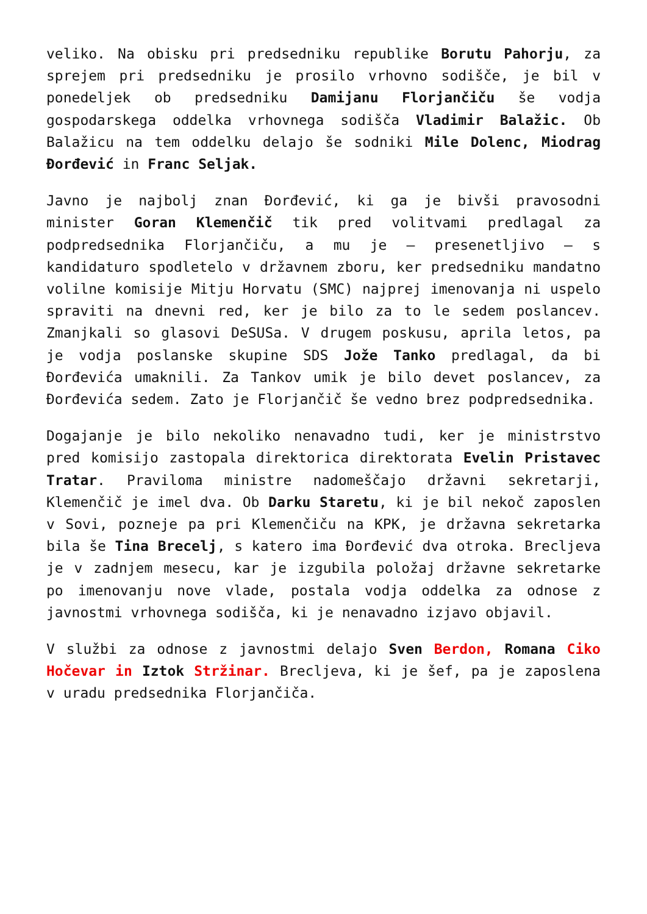veliko. Na obisku pri predsedniku republike Borutu Pahorju, za sprejem pri predsedniku je prosilo vrhovno sodišče, je bil v ponedeljek ob predsedniku Damijanu Florjančiču še vodja gospodarskega oddelka vrhovnega sodišča Vladimir Balažic. Ob Balažicu na tem oddelku delajo še sodniki Mile Dolenc, Miodrag Đorđević in Franc Seljak.
Javno je najbolj znan Đorđević, ki ga je bivši pravosodni minister Goran Klemenčič tik pred volitvami predlagal za podpredsednika Florjančiču, a mu je – presenetljivo – s kandidaturo spodletelo v državnem zboru, ker predsedniku mandatno volilne komisije Mitju Horvatu (SMC) najprej imenovanja ni uspelo spraviti na dnevni red, ker je bilo za to le sedem poslancev. Zmanjkali so glasovi DeSUSa. V drugem poskusu, aprila letos, pa je vodja poslanske skupine SDS Jože Tanko predlagal, da bi Đorđevića umaknili. Za Tankov umik je bilo devet poslancev, za Đorđevića sedem. Zato je Florjančič še vedno brez podpredsednika.
Dogajanje je bilo nekoliko nenavadno tudi, ker je ministrstvo pred komisijo zastopala direktorica direktorata Evelin Pristavec Tratar. Praviloma ministre nadomeščajo državni sekretarji, Klemenčič je imel dva. Ob Darku Staretu, ki je bil nekoč zaposlen v Sovi, pozneje pa pri Klemenčiču na KPK, je državna sekretarka bila še Tina Brecelj, s katero ima Đorđević dva otroka. Brecljeva je v zadnjem mesecu, kar je izgubila položaj državne sekretarke po imenovanju nove vlade, postala vodja oddelka za odnose z javnostmi vrhovnega sodišča, ki je nenavadno izjavo objavil.
V službi za odnose z javnostmi delajo Sven Berdon, Romana Ciko Hočevar in Iztok Stržinar. Brecljeva, ki je šef, pa je zaposlena v uradu predsednika Florjančiča.